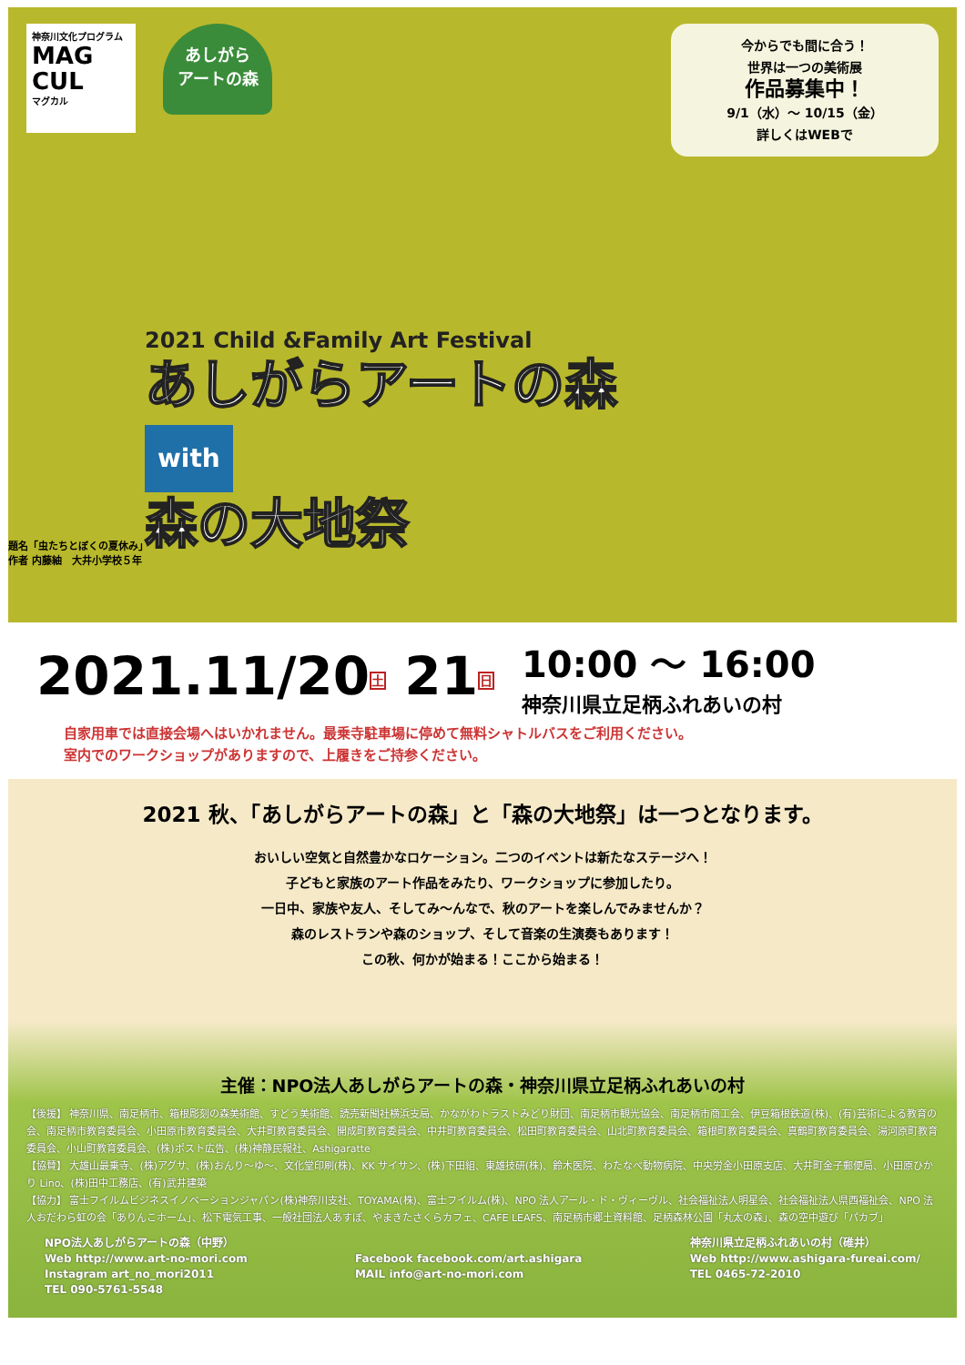神奈川文化プログラム
MAG CUL
マグカル
あしがら
アートの森
今からでも間に合う！
世界は一つの美術展
作品募集中！
9/1（水）〜 10/15（金）
詳しくはWEBで
2021 Child &Family Art Festival
あしがらアートの森
with
森の大地祭
題名「虫たちとぼくの夏休み」
作者 内藤紬　大井小学校５年
2021.11/20土 21日
10:00 〜 16:00
神奈川県立足柄ふれあいの村
自家用車では直接会場へはいかれません。最乗寺駐車場に停めて無料シャトルバスをご利用ください。
室内でのワークショップがありますので、上履きをご持参ください。
2021 秋、「あしがらアートの森」と「森の大地祭」は一つとなります。
おいしい空気と自然豊かなロケーション。二つのイベントは新たなステージへ！
子どもと家族のアート作品をみたり、ワークショップに参加したり。
一日中、家族や友人、そしてみ〜んなで、秋のアートを楽しんでみませんか？
森のレストランや森のショップ、そして音楽の生演奏もあります！
この秋、何かが始まる！ここから始まる！
主催：NPO法人あしがらアートの森・神奈川県立足柄ふれあいの村
【後援】 神奈川県、南足柄市、箱根彫刻の森美術館、すどう美術館、読売新聞社横浜支局、かながわトラストみどり財団、南足柄市観光協会、南足柄市商工会、伊豆箱根鉄道(株)、(有)芸術による教育の会、南足柄市教育委員会、小田原市教育委員会、大井町教育委員会、開成町教育委員会、中井町教育委員会、松田町教育委員会、山北町教育委員会、箱根町教育委員会、真鶴町教育委員会、湯河原町教育委員会、小山町教育委員会、(株)ポスト広告、(株)神静民報社、Ashigaratte
【協賛】 大雄山最乗寺、(株)アグサ、(株)おんり〜ゆ〜、文化堂印刷(株)、KK サイサン、(株)下田組、東雄技研(株)、鈴木医院、わたなべ動物病院、中央労金小田原支店、大井町金子郵便局、小田原ひかり Lino、(株)田中工務店、(有)武井建築
【協力】 富士フイルムビジネスイノベーションジャパン(株)神奈川支社、TOYAMA(株)、富士フイルム(株)、NPO 法人アール・ド・ヴィーヴル、社会福祉法人明星会、社会福祉法人県西福祉会、NPO 法人おだわら虹の会「ありんこホーム」、松下電気工事、一般社団法人あすぽ、やまきたさくらカフェ、CAFE LEAFS、南足柄市郷土資料館、足柄森林公園「丸太の森」、森の空中遊び「パカブ」
NPO法人あしがらアートの森（中野）
Web http://www.art-no-mori.com
Instagram art_no_mori2011
TEL 090-5761-5548
Facebook facebook.com/art.ashigara
MAIL info@art-no-mori.com
神奈川県立足柄ふれあいの村（碓井）
Web http://www.ashigara-fureai.com/
TEL 0465-72-2010